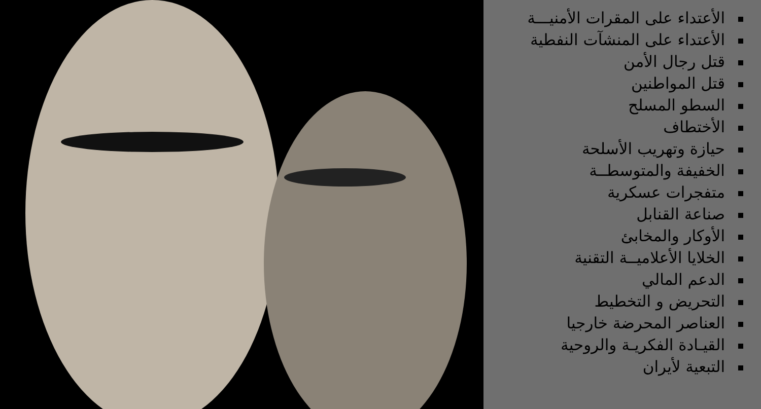الأعتداء على المقرات الأمنيـــة
الأعتداء على المنشآت النفطية
قتل رجال الأمن
قتل المواطنين
السطو المسلح
الأختطاف
حيازة وتهريب الأسلحة
الخفيفة والمتوسطــة
متفجرات عسكرية
صناعة القنابل
الأوكار والمخابئ
الخلايا الأعلاميــة التقنية
الدعم المالي
التحريض و التخطيط
العناصر المحرضة خارجيا
القيـادة الفكريـة والروحية
التبعية لأيران